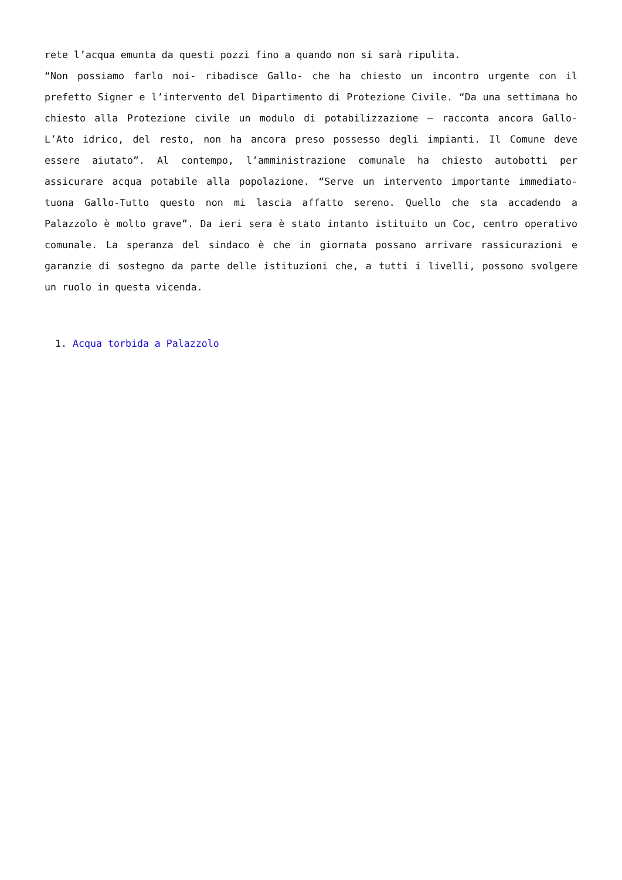rete l’acqua emunta da questi pozzi fino a quando non si sarà ripulita.
“Non possiamo farlo noi- ribadisce Gallo- che ha chiesto un incontro urgente con il prefetto Signer e l’intervento del Dipartimento di Protezione Civile. “Da una settimana ho chiesto alla Protezione civile un modulo di potabilizzazione – racconta ancora Gallo- L’Ato idrico, del resto, non ha ancora preso possesso degli impianti. Il Comune deve essere aiutato”. Al contempo, l’amministrazione comunale ha chiesto autobotti per assicurare acqua potabile alla popolazione. “Serve un intervento importante immediato- tuona Gallo-Tutto questo non mi lascia affatto sereno. Quello che sta accadendo a Palazzolo è molto grave”. Da ieri sera è stato intanto istituito un Coc, centro operativo comunale. La speranza del sindaco è che in giornata possano arrivare rassicurazioni e garanzie di sostegno da parte delle istituzioni che, a tutti i livelli, possono svolgere un ruolo in questa vicenda.
1. Acqua torbida a Palazzolo